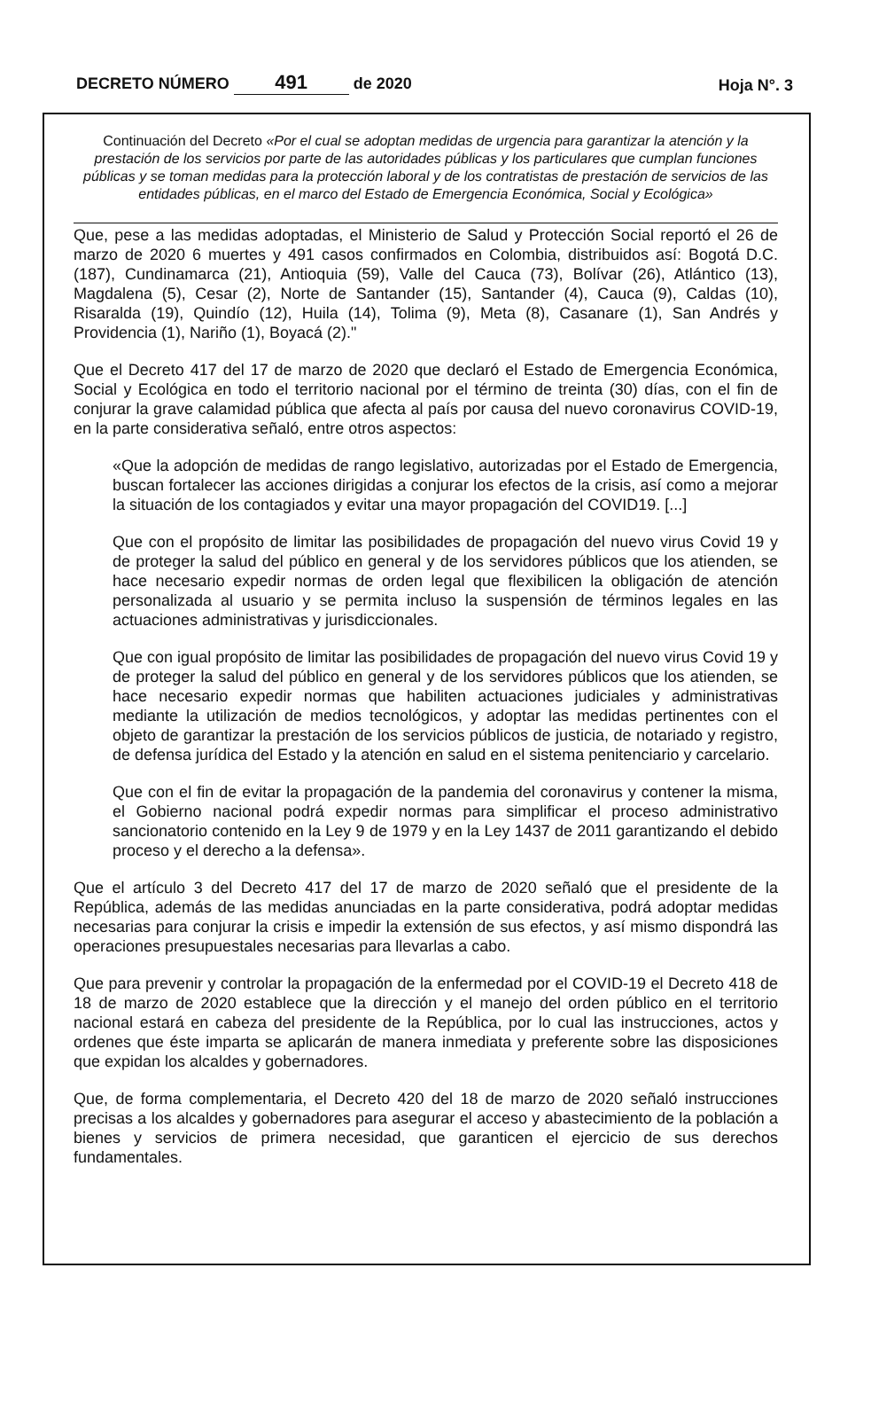DECRETO NÚMERO 491 de 2020
Hoja N°. 3
Continuación del Decreto «Por el cual se adoptan medidas de urgencia para garantizar la atención y la prestación de los servicios por parte de las autoridades públicas y los particulares que cumplan funciones públicas y se toman medidas para la protección laboral y de los contratistas de prestación de servicios de las entidades públicas, en el marco del Estado de Emergencia Económica, Social y Ecológica»
Que, pese a las medidas adoptadas, el Ministerio de Salud y Protección Social reportó el 26 de marzo de 2020 6 muertes y 491 casos confirmados en Colombia, distribuidos así: Bogotá D.C. (187), Cundinamarca (21), Antioquia (59), Valle del Cauca (73), Bolívar (26), Atlántico (13), Magdalena (5), Cesar (2), Norte de Santander (15), Santander (4), Cauca (9), Caldas (10), Risaralda (19), Quindío (12), Huila (14), Tolima (9), Meta (8), Casanare (1), San Andrés y Providencia (1), Nariño (1), Boyacá (2)."
Que el Decreto 417 del 17 de marzo de 2020 que declaró el Estado de Emergencia Económica, Social y Ecológica en todo el territorio nacional por el término de treinta (30) días, con el fin de conjurar la grave calamidad pública que afecta al país por causa del nuevo coronavirus COVID-19, en la parte considerativa señaló, entre otros aspectos:
«Que la adopción de medidas de rango legislativo, autorizadas por el Estado de Emergencia, buscan fortalecer las acciones dirigidas a conjurar los efectos de la crisis, así como a mejorar la situación de los contagiados y evitar una mayor propagación del COVID19. [...]
Que con el propósito de limitar las posibilidades de propagación del nuevo virus Covid 19 y de proteger la salud del público en general y de los servidores públicos que los atienden, se hace necesario expedir normas de orden legal que flexibilicen la obligación de atención personalizada al usuario y se permita incluso la suspensión de términos legales en las actuaciones administrativas y jurisdiccionales.
Que con igual propósito de limitar las posibilidades de propagación del nuevo virus Covid 19 y de proteger la salud del público en general y de los servidores públicos que los atienden, se hace necesario expedir normas que habiliten actuaciones judiciales y administrativas mediante la utilización de medios tecnológicos, y adoptar las medidas pertinentes con el objeto de garantizar la prestación de los servicios públicos de justicia, de notariado y registro, de defensa jurídica del Estado y la atención en salud en el sistema penitenciario y carcelario.
Que con el fin de evitar la propagación de la pandemia del coronavirus y contener la misma, el Gobierno nacional podrá expedir normas para simplificar el proceso administrativo sancionatorio contenido en la Ley 9 de 1979 y en la Ley 1437 de 2011 garantizando el debido proceso y el derecho a la defensa».
Que el artículo 3 del Decreto 417 del 17 de marzo de 2020 señaló que el presidente de la República, además de las medidas anunciadas en la parte considerativa, podrá adoptar medidas necesarias para conjurar la crisis e impedir la extensión de sus efectos, y así mismo dispondrá las operaciones presupuestales necesarias para llevarlas a cabo.
Que para prevenir y controlar la propagación de la enfermedad por el COVID-19 el Decreto 418 de 18 de marzo de 2020 establece que la dirección y el manejo del orden público en el territorio nacional estará en cabeza del presidente de la República, por lo cual las instrucciones, actos y ordenes que éste imparta se aplicarán de manera inmediata y preferente sobre las disposiciones que expidan los alcaldes y gobernadores.
Que, de forma complementaria, el Decreto 420 del 18 de marzo de 2020 señaló instrucciones precisas a los alcaldes y gobernadores para asegurar el acceso y abastecimiento de la población a bienes y servicios de primera necesidad, que garanticen el ejercicio de sus derechos fundamentales.